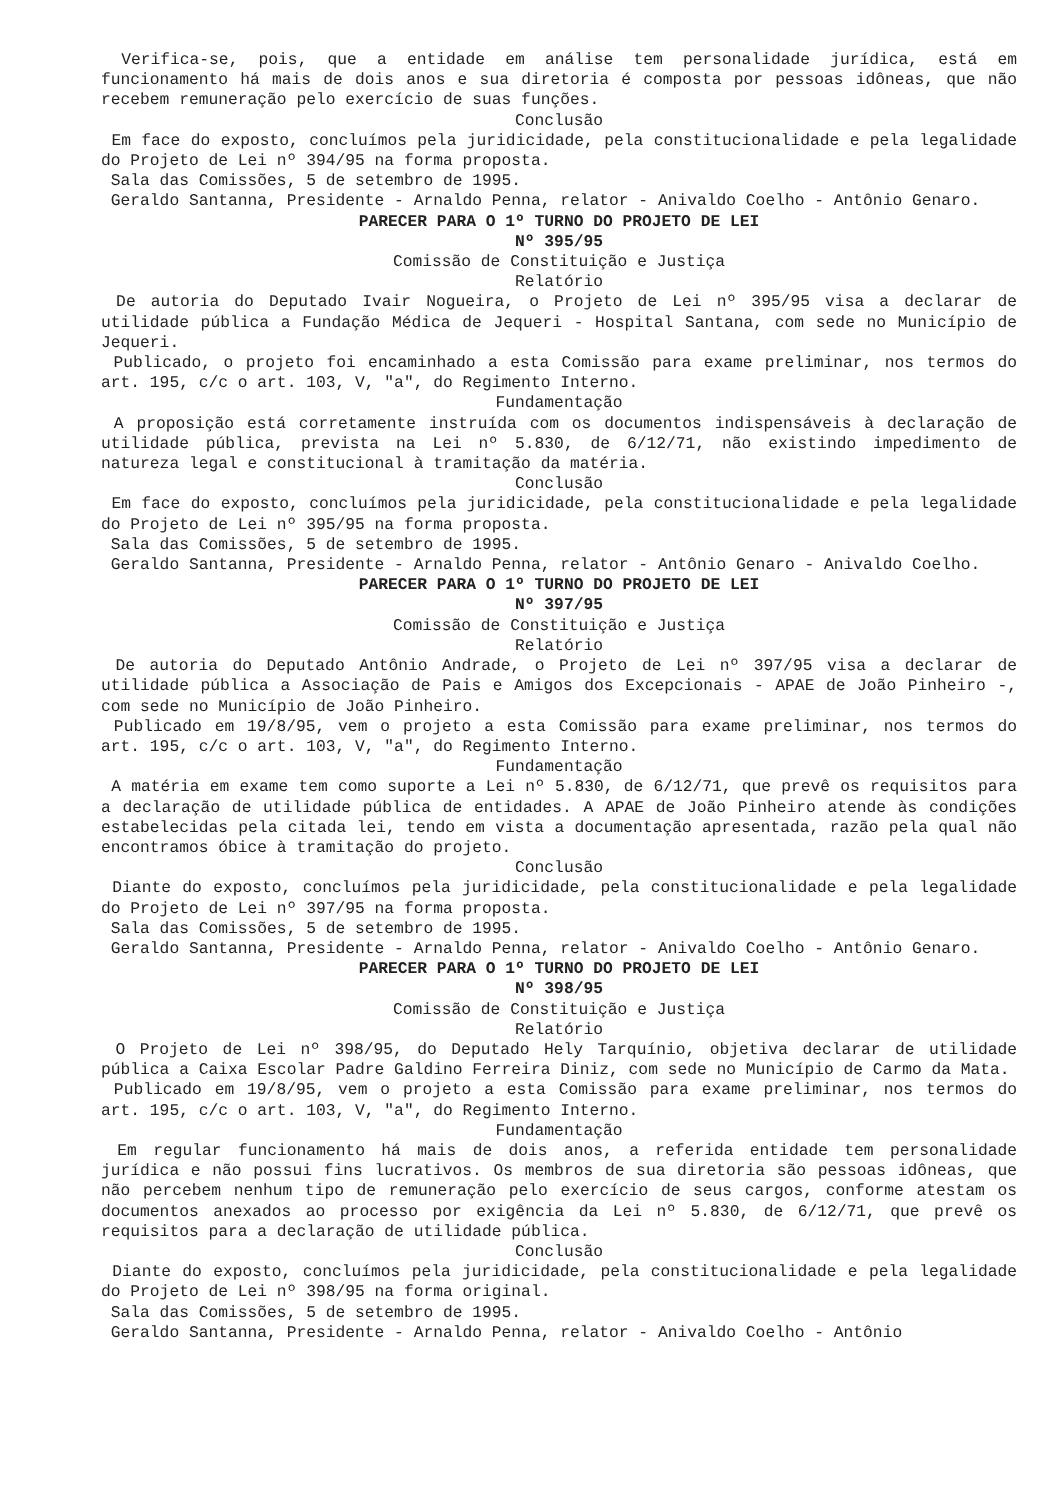Verifica-se, pois, que a entidade em análise tem personalidade jurídica, está em funcionamento há mais de dois anos e sua diretoria é composta por pessoas idôneas, que não recebem remuneração pelo exercício de suas funções.
Conclusão
Em face do exposto, concluímos pela juridicidade, pela constitucionalidade e pela legalidade do Projeto de Lei nº 394/95 na forma proposta.
Sala das Comissões, 5 de setembro de 1995.
Geraldo Santanna, Presidente - Arnaldo Penna, relator - Anivaldo Coelho - Antônio Genaro.
PARECER PARA O 1º TURNO DO PROJETO DE LEI
Nº 395/95
Comissão de Constituição e Justiça
Relatório
De autoria do Deputado Ivair Nogueira, o Projeto de Lei nº 395/95 visa a declarar de utilidade pública a Fundação Médica de Jequeri - Hospital Santana, com sede no Município de Jequeri.
Publicado, o projeto foi encaminhado a esta Comissão para exame preliminar, nos termos do art. 195, c/c o art. 103, V, "a", do Regimento Interno.
Fundamentação
A proposição está corretamente instruída com os documentos indispensáveis à declaração de utilidade pública, prevista na Lei nº 5.830, de 6/12/71, não existindo impedimento de natureza legal e constitucional à tramitação da matéria.
Conclusão
Em face do exposto, concluímos pela juridicidade, pela constitucionalidade e pela legalidade do Projeto de Lei nº 395/95 na forma proposta.
Sala das Comissões, 5 de setembro de 1995.
Geraldo Santanna, Presidente - Arnaldo Penna, relator - Antônio Genaro - Anivaldo Coelho.
PARECER PARA O 1º TURNO DO PROJETO DE LEI
Nº 397/95
Comissão de Constituição e Justiça
Relatório
De autoria do Deputado Antônio Andrade, o Projeto de Lei nº 397/95 visa a declarar de utilidade pública a Associação de Pais e Amigos dos Excepcionais - APAE de João Pinheiro -, com sede no Município de João Pinheiro.
Publicado em 19/8/95, vem o projeto a esta Comissão para exame preliminar, nos termos do art. 195, c/c o art. 103, V, "a", do Regimento Interno.
Fundamentação
A matéria em exame tem como suporte a Lei nº 5.830, de 6/12/71, que prevê os requisitos para a declaração de utilidade pública de entidades. A APAE de João Pinheiro atende às condições estabelecidas pela citada lei, tendo em vista a documentação apresentada, razão pela qual não encontramos óbice à tramitação do projeto.
Conclusão
Diante do exposto, concluímos pela juridicidade, pela constitucionalidade e pela legalidade do Projeto de Lei nº 397/95 na forma proposta.
Sala das Comissões, 5 de setembro de 1995.
Geraldo Santanna, Presidente - Arnaldo Penna, relator - Anivaldo Coelho - Antônio Genaro.
PARECER PARA O 1º TURNO DO PROJETO DE LEI
Nº 398/95
Comissão de Constituição e Justiça
Relatório
O Projeto de Lei nº 398/95, do Deputado Hely Tarquínio, objetiva declarar de utilidade pública a Caixa Escolar Padre Galdino Ferreira Diniz, com sede no Município de Carmo da Mata.
Publicado em 19/8/95, vem o projeto a esta Comissão para exame preliminar, nos termos do art. 195, c/c o art. 103, V, "a", do Regimento Interno.
Fundamentação
Em regular funcionamento há mais de dois anos, a referida entidade tem personalidade jurídica e não possui fins lucrativos. Os membros de sua diretoria são pessoas idôneas, que não percebem nenhum tipo de remuneração pelo exercício de seus cargos, conforme atestam os documentos anexados ao processo por exigência da Lei nº 5.830, de 6/12/71, que prevê os requisitos para a declaração de utilidade pública.
Conclusão
Diante do exposto, concluímos pela juridicidade, pela constitucionalidade e pela legalidade do Projeto de Lei nº 398/95 na forma original.
Sala das Comissões, 5 de setembro de 1995.
Geraldo Santanna, Presidente - Arnaldo Penna, relator - Anivaldo Coelho - Antônio